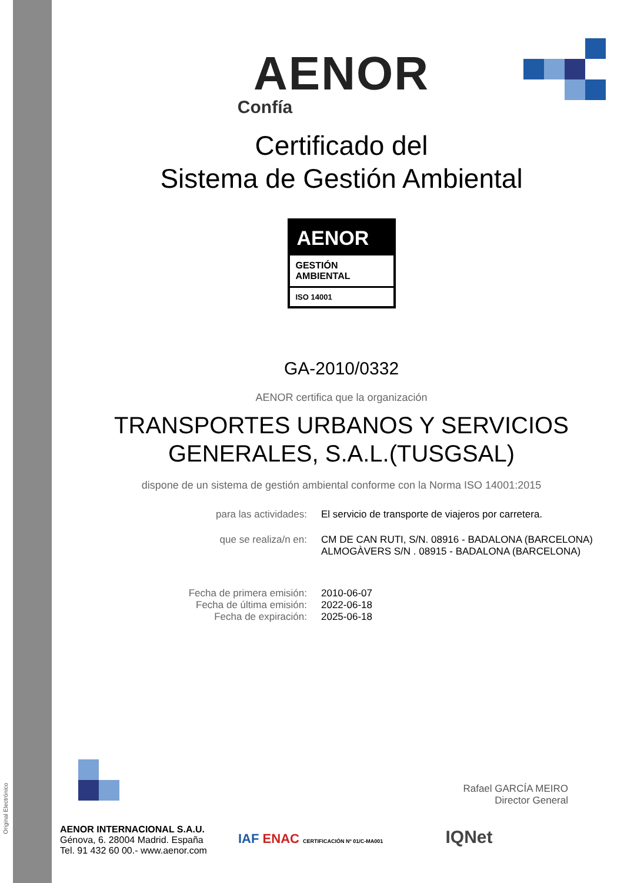Original Electrónico
AENOR
Confía
Certificado del
Sistema de Gestión Ambiental
AENOR
GESTIÓN
AMBIENTAL
ISO 14001
GA-2010/0332
AENOR certifica que la organización
TRANSPORTES URBANOS Y SERVICIOS
GENERALES, S.A.L.(TUSGSAL)
dispone de un sistema de gestión ambiental conforme con la Norma ISO 14001:2015
| para las actividades: | El servicio de transporte de viajeros por carretera. |
| que se realiza/n en: | CM DE CAN RUTI, S/N. 08916 - BADALONA (BARCELONA) ALMOGÀVERS S/N . 08915 - BADALONA (BARCELONA) |
| Fecha de primera emisión: Fecha de última emisión: Fecha de expiración: | 2010-06-07 2022-06-18 2025-06-18 |
Rafael GARCÍA MEIRO
Director General
AENOR INTERNACIONAL S.A.U.
Génova, 6. 28004 Madrid. España
Tel. 91 432 60 00.- www.aenor.com
IAF ENAC CERTIFICACIÓN Nº 01/C-MA001 IQNet